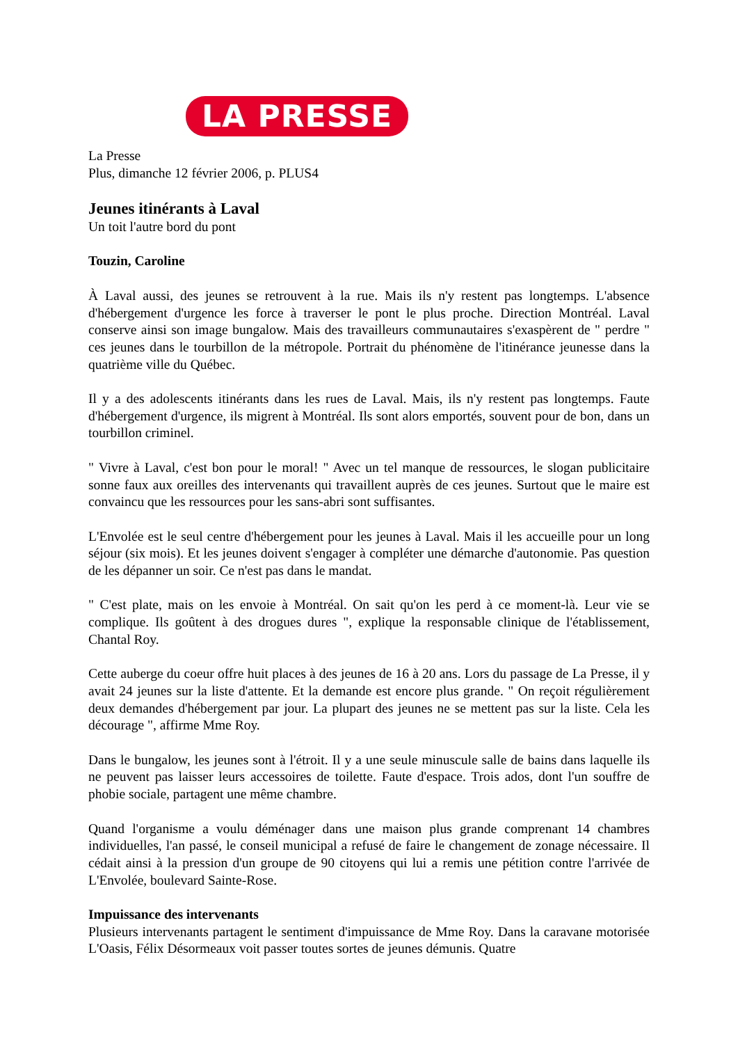LA PRESSE
La Presse
Plus, dimanche 12 février 2006, p. PLUS4
Jeunes itinérants à Laval
Un toit l'autre bord du pont
Touzin, Caroline
À Laval aussi, des jeunes se retrouvent à la rue. Mais ils n'y restent pas longtemps. L'absence d'hébergement d'urgence les force à traverser le pont le plus proche. Direction Montréal. Laval conserve ainsi son image bungalow. Mais des travailleurs communautaires s'exaspèrent de " perdre " ces jeunes dans le tourbillon de la métropole. Portrait du phénomène de l'itinérance jeunesse dans la quatrième ville du Québec.
Il y a des adolescents itinérants dans les rues de Laval. Mais, ils n'y restent pas longtemps. Faute d'hébergement d'urgence, ils migrent à Montréal. Ils sont alors emportés, souvent pour de bon, dans un tourbillon criminel.
" Vivre à Laval, c'est bon pour le moral! " Avec un tel manque de ressources, le slogan publicitaire sonne faux aux oreilles des intervenants qui travaillent auprès de ces jeunes. Surtout que le maire est convaincu que les ressources pour les sans-abri sont suffisantes.
L'Envolée est le seul centre d'hébergement pour les jeunes à Laval. Mais il les accueille pour un long séjour (six mois). Et les jeunes doivent s'engager à compléter une démarche d'autonomie. Pas question de les dépanner un soir. Ce n'est pas dans le mandat.
" C'est plate, mais on les envoie à Montréal. On sait qu'on les perd à ce moment-là. Leur vie se complique. Ils goûtent à des drogues dures ", explique la responsable clinique de l'établissement, Chantal Roy.
Cette auberge du coeur offre huit places à des jeunes de 16 à 20 ans. Lors du passage de La Presse, il y avait 24 jeunes sur la liste d'attente. Et la demande est encore plus grande. " On reçoit régulièrement deux demandes d'hébergement par jour. La plupart des jeunes ne se mettent pas sur la liste. Cela les décourage ", affirme Mme Roy.
Dans le bungalow, les jeunes sont à l'étroit. Il y a une seule minuscule salle de bains dans laquelle ils ne peuvent pas laisser leurs accessoires de toilette. Faute d'espace. Trois ados, dont l'un souffre de phobie sociale, partagent une même chambre.
Quand l'organisme a voulu déménager dans une maison plus grande comprenant 14 chambres individuelles, l'an passé, le conseil municipal a refusé de faire le changement de zonage nécessaire. Il cédait ainsi à la pression d'un groupe de 90 citoyens qui lui a remis une pétition contre l'arrivée de L'Envolée, boulevard Sainte-Rose.
Impuissance des intervenants
Plusieurs intervenants partagent le sentiment d'impuissance de Mme Roy. Dans la caravane motorisée L'Oasis, Félix Désormeaux voit passer toutes sortes de jeunes démunis. Quatre